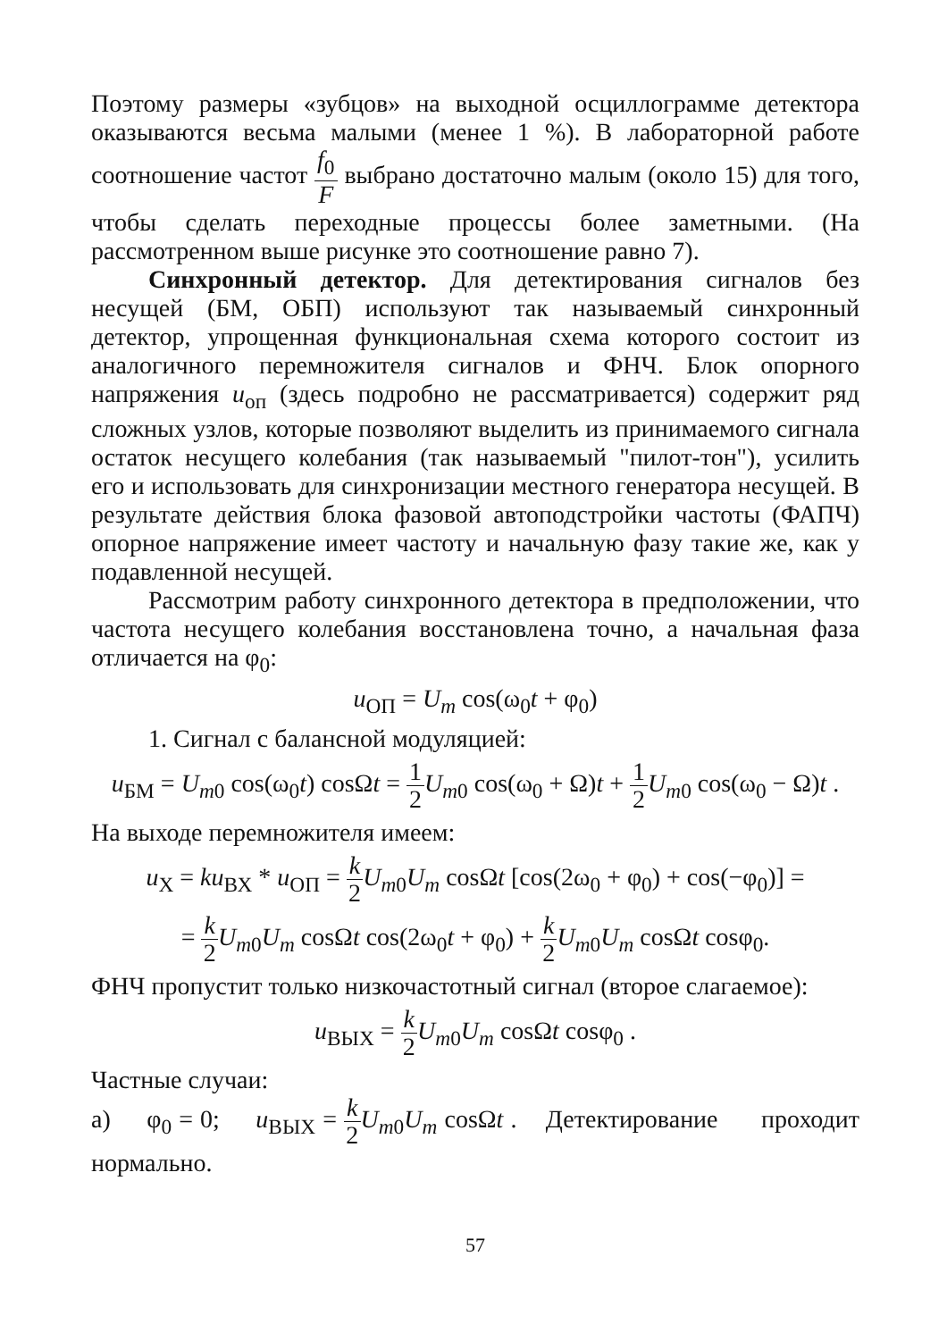Поэтому размеры «зубцов» на выходной осциллограмме детектора оказываются весьма малыми (менее 1 %). В лабораторной работе соотношение частот f<sub>0</sub> F выбрано достаточно малым (около 15) для того, чтобы сделать переходные процессы более заметными. (На рассмотренном выше рисунке это соотношение равно 7).
Синхронный детектор. Для детектирования сигналов без несущей (БМ, ОБП) используют так называемый синхронный детектор, упрощенная функциональная схема которого состоит из аналогичного перемножителя сигналов и ФНЧ. Блок опорного напряжения u<sub>оп</sub> (здесь подробно не рассматривается) содержит ряд сложных узлов, которые позволяют выделить из принимаемого сигнала остаток несущего колебания (так называемый "пилот-тон"), усилить его и использовать для синхронизации местного генератора несущей. В результате действия блока фазовой автоподстройки частоты (ФАПЧ) опорное напряжение имеет частоту и начальную фазу такие же, как у подавленной несущей.
Рассмотрим работу синхронного детектора в предположении, что частота несущего колебания восстановлена точно, а начальная фаза отличается на φ<sub>0</sub>:
u<sub>ОП</sub> = U<sub>m</sub> cos(ω<sub>0</sub>t + φ<sub>0</sub>)
1. Сигнал с балансной модуляцией:
u<sub>БМ</sub> = U<sub>m0</sub> cos(ω<sub>0</sub>t) cosΩt = 1 2 U<sub>m0</sub> cos(ω<sub>0</sub> + Ω)t + 1 2 U<sub>m0</sub> cos(ω<sub>0</sub> − Ω)t .
На выходе перемножителя имеем:
u<sub>Х</sub> = ku<sub>ВХ</sub> * u<sub>ОП</sub> = k 2 U<sub>m0</sub>U<sub>m</sub> cosΩt [cos(2ω<sub>0</sub> + φ<sub>0</sub>) + cos(−φ<sub>0</sub>)] =
= k 2 U<sub>m0</sub>U<sub>m</sub> cosΩt cos(2ω<sub>0</sub>t + φ<sub>0</sub>) + k 2 U<sub>m0</sub>U<sub>m</sub> cosΩt cosφ<sub>0</sub>.
ФНЧ пропустит только низкочастотный сигнал (второе слагаемое):
u<sub>ВЫХ</sub> = k 2 U<sub>m0</sub>U<sub>m</sub> cosΩt cosφ<sub>0</sub> .
Частные случаи:
а) φ<sub>0</sub> = 0; u<sub>ВЫХ</sub> = k 2 U<sub>m0</sub>U<sub>m</sub> cosΩt . Детектирование проходит нормально.
57